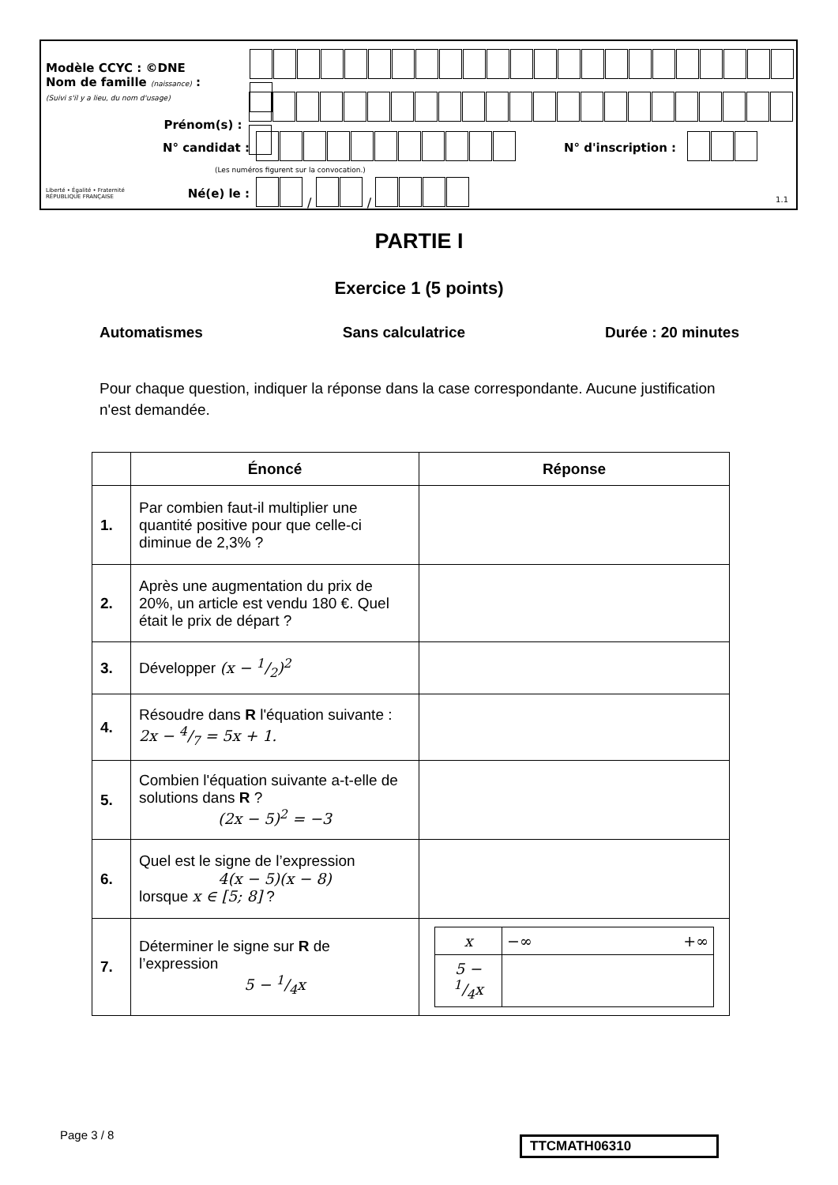Modèle CCYC : ©DNE
Nom de famille (naissance) :
(Suivi s'il y a lieu, du nom d'usage)
Prénom(s) :
N° candidat : N° d'inscription :
(Les numéros figurent sur la convocation.)
Liberté • Égalité • Fraternité
RÉPUBLIQUE FRANÇAISE
Né(e) le : / /
1.1
PARTIE I
Exercice 1 (5 points)
Automatismes Sans calculatrice Durée : 20 minutes
Pour chaque question, indiquer la réponse dans la case correspondante. Aucune justification n'est demandée.
| | Énoncé | Réponse |
| --- | --- | --- |
| 1. | Par combien faut-il multiplier une quantité positive pour que celle-ci diminue de 2,3% ? | |
| 2. | Après une augmentation du prix de 20%, un article est vendu 180 €. Quel était le prix de départ ? | |
| 3. | Développer (x − 1/2)<sup>2</sup> | |
| 4. | Résoudre dans R l'équation suivante : 2x − 4/7 = 5x + 1. | |
| 5. | Combien l'équation suivante a-t-elle de solutions dans R ? (2x − 5)<sup>2</sup> = −3 | |
| 6. | Quel est le signe de l’expression 4(x − 5)(x − 8) lorsque x ∈ [5; 8] ? | |
| 7. | Déterminer le signe sur R de l’expression 5 − 1/4x | / x / −∞ +∞ / / 5 − 1/4x / / |
Page 3 / 8 TTCMATH06310